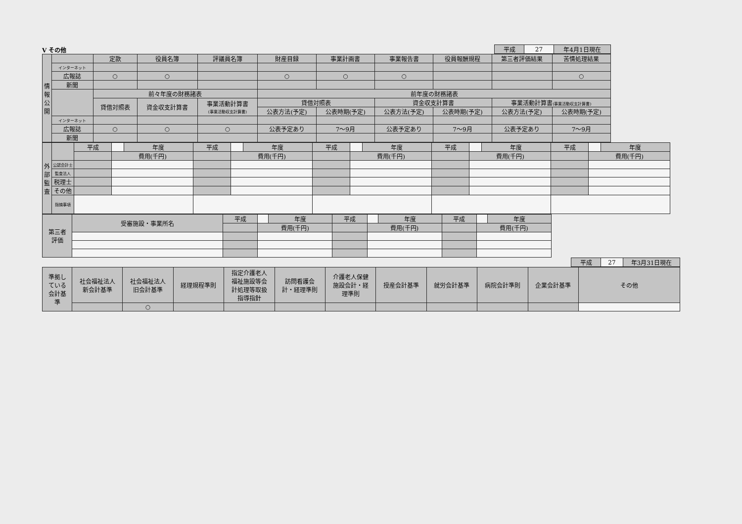Ⅴ その他
| 平成 | 27 | 年4月1日現在 |
| 情 報 公 開 | | 定款 | 役員名簿 | 評議員名簿 | 財産目録 | 事業計画書 | 事業報告書 | 役員報酬規程 | 第三者評価結果 | 苦情処理結果 |
| --- | --- | --- | --- | --- | --- | --- | --- | --- | --- | --- |
| | インターネット | | | | | | | | | |
| | 広報誌 | ○ | ○ | | ○ | ○ | ○ | | | ○ |
| | 新聞 | | | | | | | | | |
| | | 前々年度の財務諸表 | | | 前年度の財務諸表 | | | | | |
| | | 貸借対照表 | 資金収支計算書 | 事業活動計算書 (事業活動収支計算書) | 貸借対照表 | | 資金収支計算書 | | 事業活動計算書 (事業活動収支計算書) | |
| | | | | | 公表方法(予定) | 公表時期(予定) | 公表方法(予定) | 公表時期(予定) | 公表方法(予定) | 公表時期(予定) |
| | インターネット | | | | | | | | | |
| | 広報誌 | ○ | ○ | ○ | 公表予定あり | 7～9月 | 公表予定あり | 7～9月 | 公表予定あり | 7～9月 |
| | 新聞 | | | | | | | | | |
| 外 部 監 査 | | 平成 | | 年度 | 平成 | | 年度 | 平成 | | 年度 | 平成 | | 年度 | 平成 | | 年度 |
| | | | 費用(千円) | | | 費用(千円) | | | 費用(千円) | | | 費用(千円) | | | 費用(千円) | |
| | 公認会計士 | | | | | | | | | | | | | | | |
| | 監査法人 | | | | | | | | | | | | | | | |
| | 税理士 | | | | | | | | | | | | | | | |
| | その他 | | | | | | | | | | | | | | | |
| | 指摘事項 | | | | | | | | | | | | | | | |
| 第三者 評価 | 受審施設・事業所名 | 平成 | | 年度 | 平成 | | 年度 | 平成 | | 年度 |
| | | | 費用(千円) | | | 費用(千円) | | | 費用(千円) | |
| 平成 | 27 | 年3月31日現在 |
| 準拠し ている 会計基 準 | 社会福祉法人 新会計基準 | 社会福祉法人 旧会計基準 | 経理規程準則 | 指定介護老人 福祉施設等会 計処理等取扱 指導指針 | 訪問看護会 計・経理準則 | 介護老人保健 施設会計・経 理準則 | 授産会計基準 | 就労会計基準 | 病院会計準則 | 企業会計基準 | その他 |
| | | ○ | | | | | | | | | |